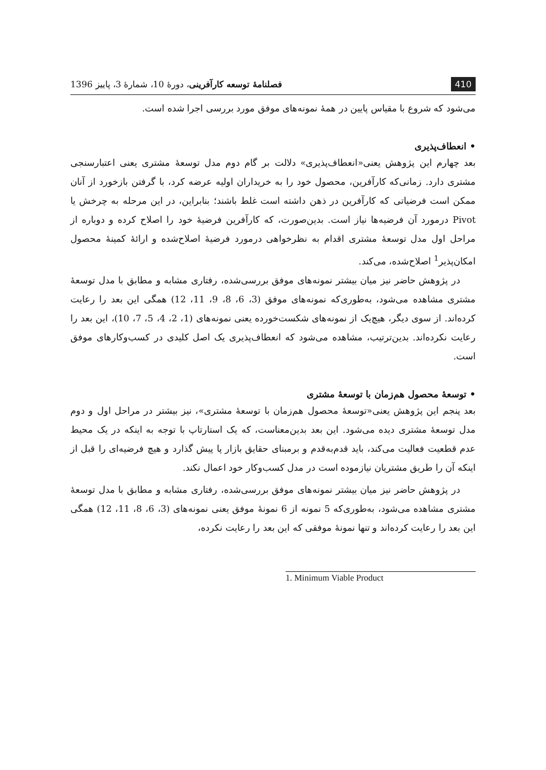410 فصلنامهٔ توسعه کارآفرینی، دورهٔ 10، شمارهٔ 3، پاییز 1396
می‌شود که شروع با مقیاس پایین در همهٔ نمونه‌های موفق مورد بررسی اجرا شده است.
• انعطاف‌پذیری
بعد چهارم این پژوهش یعنی«انعطاف‌پذیری» دلالت بر گام دوم مدل توسعهٔ مشتری یعنی اعتبارسنجی مشتری دارد. زمانی‌که کارآفرین، محصول خود را به خریداران اولیه عرضه کرد، با گرفتن بازخورد از آنان ممکن است فرضیاتی که کارآفرین در ذهن داشته است غلط باشند؛ بنابراین، در این مرحله به چرخش یا Pivot درمورد آن فرضیه‌ها نیاز است. بدین‌صورت، که کارآفرین فرضیهٔ خود را اصلاح کرده و دوباره از مراحل اول مدل توسعهٔ مشتری اقدام به نظرخواهی درمورد فرضیهٔ اصلاح‌شده و ارائهٔ کمینهٔ محصول امکان‌پذیر<sup>1</sup> اصلاح‌شده، می‌کند.
در پژوهش حاضر نیز میان بیشتر نمونه‌های موفق بررسی‌شده، رفتاری مشابه و مطابق با مدل توسعهٔ مشتری مشاهده می‌شود، به‌طوری‌که نمونه‌های موفق (3، 6، 8، 9، 11، 12) همگی این بعد را رعایت کرده‌اند. از سوی دیگر، هیچ‌یک از نمونه‌های شکست‌خورده یعنی نمونه‌های (1، 2، 4، 5، 7، 10)، این بعد را رعایت نکرده‌اند. بدین‌ترتیب، مشاهده می‌شود که انعطاف‌پذیری یک اصل کلیدی در کسب‌وکارهای موفق است.
• توسعهٔ محصول هم‌زمان با توسعهٔ مشتری
بعد پنجم این پژوهش یعنی«توسعهٔ محصول هم‌زمان با توسعهٔ مشتری»، نیز بیشتر در مراحل اول و دوم مدل توسعهٔ مشتری دیده می‌شود. این بعد بدین‌معناست، که یک استارتاپ با توجه به اینکه در یک محیط عدم قطعیت فعالیت می‌کند، باید قدم‌به‌قدم و برمبنای حقایق بازار پا پیش گذارد و هیچ فرضیه‌ای را قبل از اینکه آن را طریق مشتریان نیازموده است در مدل کسب‌وکار خود اعمال نکند.
در پژوهش حاضر نیز میان بیشتر نمونه‌های موفق بررسی‌شده، رفتاری مشابه و مطابق با مدل توسعهٔ مشتری مشاهده می‌شود، به‌طوری‌که 5 نمونه از 6 نمونهٔ موفق یعنی نمونه‌های (3، 6، 8، 11، 12) همگی این بعد را رعایت کرده‌اند و تنها نمونهٔ موفقی که این بعد را رعایت نکرده،
1. Minimum Viable Product